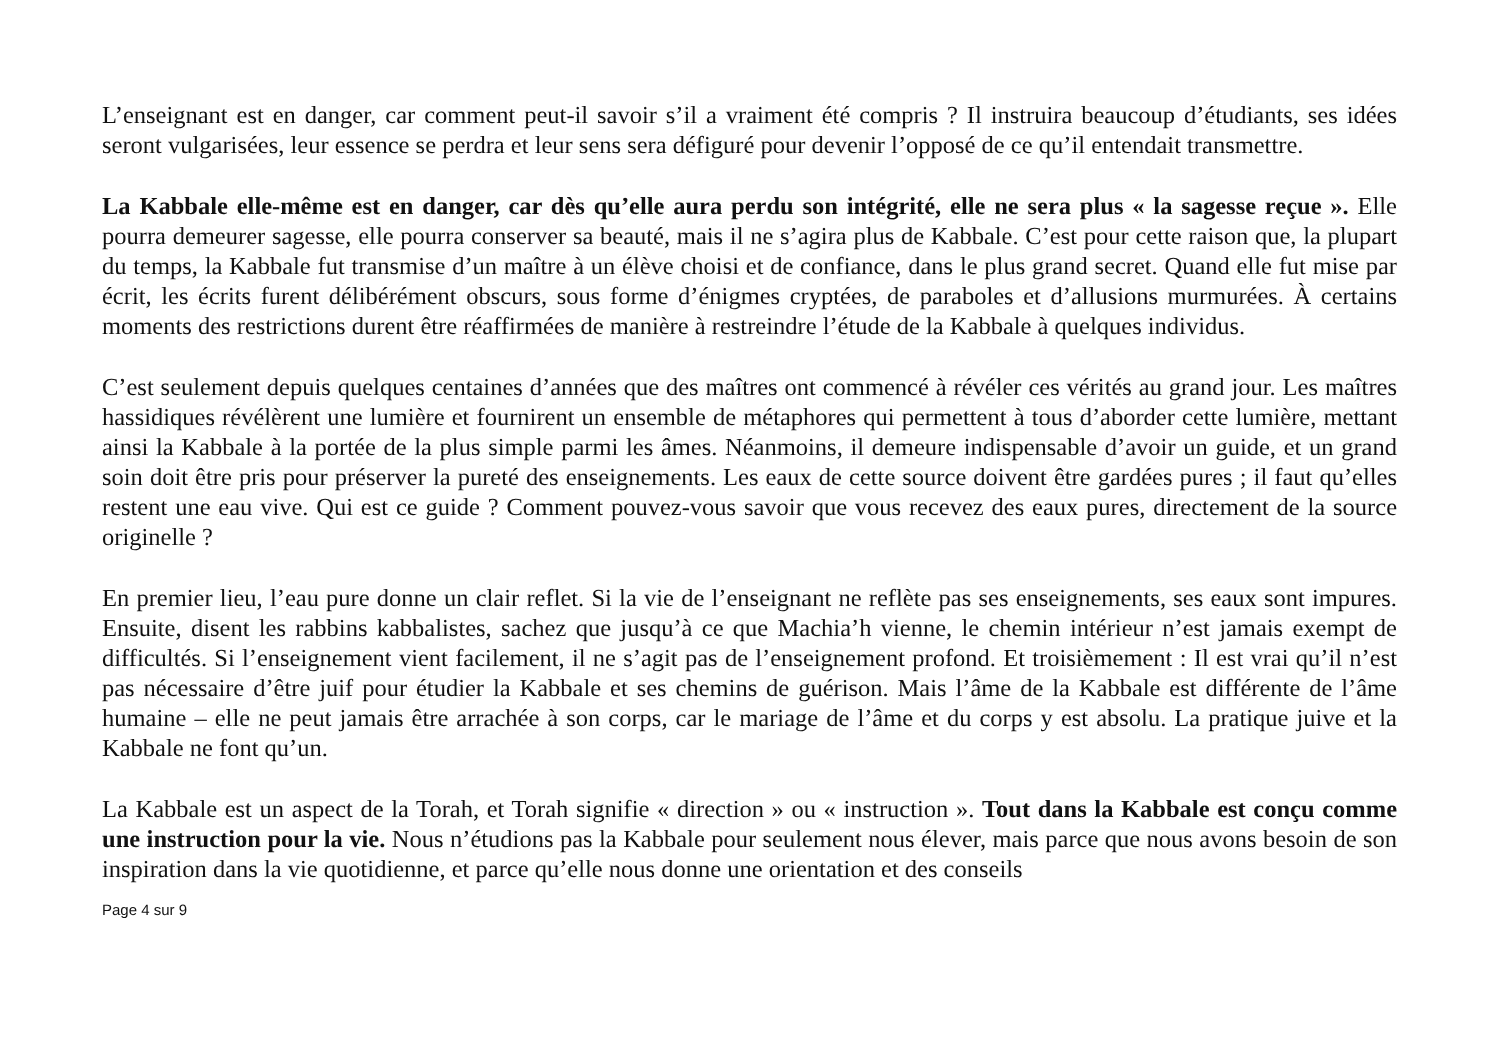L’enseignant est en danger, car comment peut-il savoir s’il a vraiment été compris ? Il instruira beaucoup d’étudiants, ses idées seront vulgarisées, leur essence se perdra et leur sens sera défiguré pour devenir l’opposé de ce qu’il entendait transmettre.
La Kabbale elle-même est en danger, car dès qu’elle aura perdu son intégrité, elle ne sera plus « la sagesse reçue ». Elle pourra demeurer sagesse, elle pourra conserver sa beauté, mais il ne s’agira plus de Kabbale. C’est pour cette raison que, la plupart du temps, la Kabbale fut transmise d’un maître à un élève choisi et de confiance, dans le plus grand secret. Quand elle fut mise par écrit, les écrits furent délibérément obscurs, sous forme d’énigmes cryptées, de paraboles et d’allusions murmurées. À certains moments des restrictions durent être réaffirmées de manière à restreindre l’étude de la Kabbale à quelques individus.
C’est seulement depuis quelques centaines d’années que des maîtres ont commencé à révéler ces vérités au grand jour. Les maîtres hassidiques révélèrent une lumière et fournirent un ensemble de métaphores qui permettent à tous d’aborder cette lumière, mettant ainsi la Kabbale à la portée de la plus simple parmi les âmes. Néanmoins, il demeure indispensable d’avoir un guide, et un grand soin doit être pris pour préserver la pureté des enseignements. Les eaux de cette source doivent être gardées pures ; il faut qu’elles restent une eau vive. Qui est ce guide ? Comment pouvez-vous savoir que vous recevez des eaux pures, directement de la source originelle ?
En premier lieu, l’eau pure donne un clair reflet. Si la vie de l’enseignant ne reflète pas ses enseignements, ses eaux sont impures. Ensuite, disent les rabbins kabbalistes, sachez que jusqu’à ce que Machia’h vienne, le chemin intérieur n’est jamais exempt de difficultés. Si l’enseignement vient facilement, il ne s’agit pas de l’enseignement profond. Et troisièmement : Il est vrai qu’il n’est pas nécessaire d’être juif pour étudier la Kabbale et ses chemins de guérison. Mais l’âme de la Kabbale est différente de l’âme humaine – elle ne peut jamais être arrachée à son corps, car le mariage de l’âme et du corps y est absolu. La pratique juive et la Kabbale ne font qu’un.
La Kabbale est un aspect de la Torah, et Torah signifie « direction » ou « instruction ». Tout dans la Kabbale est conçu comme une instruction pour la vie. Nous n’étudions pas la Kabbale pour seulement nous élever, mais parce que nous avons besoin de son inspiration dans la vie quotidienne, et parce qu’elle nous donne une orientation et des conseils
Page 4 sur 9